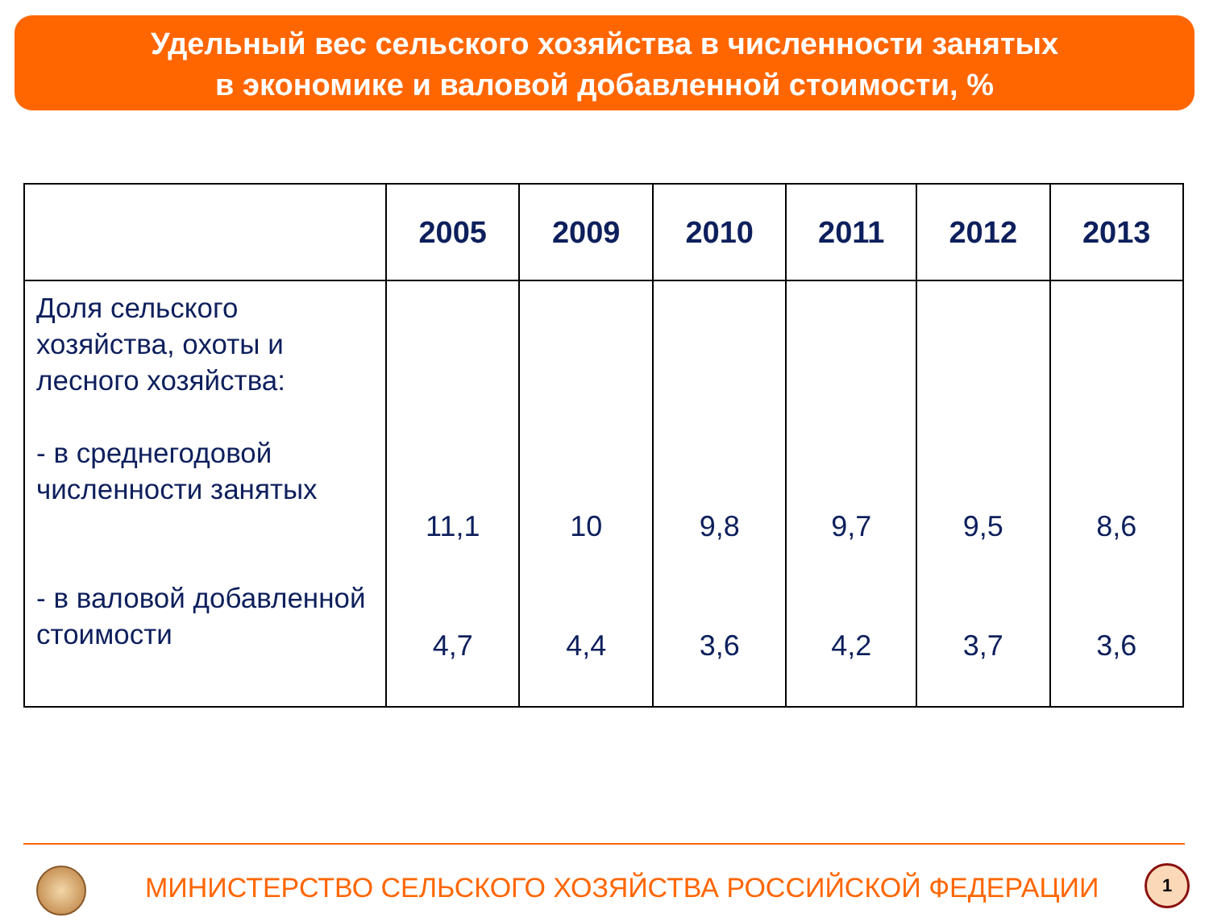Удельный вес сельского хозяйства в численности занятых
в экономике и валовой добавленной стоимости, %
| | 2005 | 2009 | 2010 | 2011 | 2012 | 2013 |
| --- | --- | --- | --- | --- | --- | --- |
| Доля сельского хозяйства, охоты и лесного хозяйства: - в среднегодовой численности занятых - в валовой добавленной стоимости | 11,1 4,7 | 10 4,4 | 9,8 3,6 | 9,7 4,2 | 9,5 3,7 | 8,6 3,6 |
МИНИСТЕРСТВО СЕЛЬСКОГО ХОЗЯЙСТВА РОССИЙСКОЙ ФЕДЕРАЦИИ
1